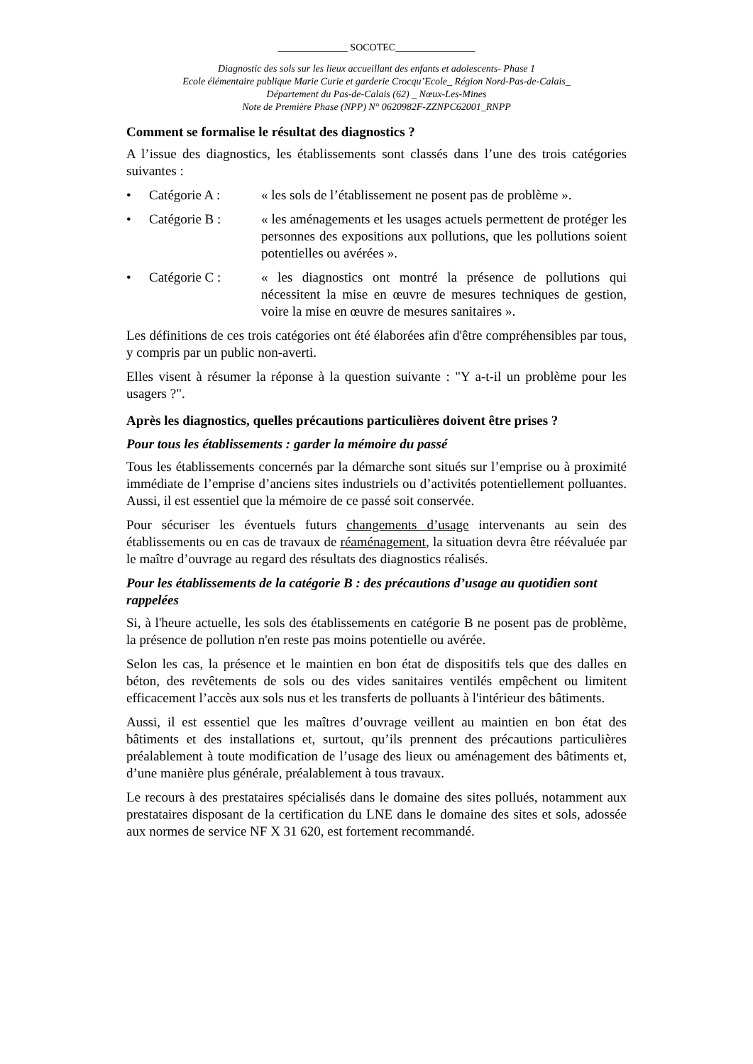______________ SOCOTEC________________
Diagnostic des sols sur les lieux accueillant des enfants et adolescents- Phase 1
Ecole élémentaire publique Marie Curie et garderie Crocqu’Ecole_ Région Nord-Pas-de-Calais_
Département du Pas-de-Calais (62) _ Nœux-Les-Mines
Note de Première Phase (NPP) N° 0620982F-ZZNPC62001_RNPP
Comment se formalise le résultat des diagnostics ?
A l’issue des diagnostics, les établissements sont classés dans l’une des trois catégories suivantes :
• Catégorie A : « les sols de l’établissement ne posent pas de problème ».
• Catégorie B : « les aménagements et les usages actuels permettent de protéger les personnes des expositions aux pollutions, que les pollutions soient potentielles ou avérées ».
• Catégorie C : « les diagnostics ont montré la présence de pollutions qui nécessitent la mise en œuvre de mesures techniques de gestion, voire la mise en œuvre de mesures sanitaires ».
Les définitions de ces trois catégories ont été élaborées afin d'être compréhensibles par tous, y compris par un public non-averti.
Elles visent à résumer la réponse à la question suivante : "Y a-t-il un problème pour les usagers ?".
Après les diagnostics, quelles précautions particulières doivent être prises ?
Pour tous les établissements : garder la mémoire du passé
Tous les établissements concernés par la démarche sont situés sur l’emprise ou à proximité immédiate de l’emprise d’anciens sites industriels ou d’activités potentiellement polluantes. Aussi, il est essentiel que la mémoire de ce passé soit conservée.
Pour sécuriser les éventuels futurs changements d’usage intervenants au sein des établissements ou en cas de travaux de réaménagement, la situation devra être réévaluée par le maître d’ouvrage au regard des résultats des diagnostics réalisés.
Pour les établissements de la catégorie B : des précautions d’usage au quotidien sont rappelées
Si, à l'heure actuelle, les sols des établissements en catégorie B ne posent pas de problème, la présence de pollution n'en reste pas moins potentielle ou avérée.
Selon les cas, la présence et le maintien en bon état de dispositifs tels que des dalles en béton, des revêtements de sols ou des vides sanitaires ventilés empêchent ou limitent efficacement l’accès aux sols nus et les transferts de polluants à l'intérieur des bâtiments.
Aussi, il est essentiel que les maîtres d’ouvrage veillent au maintien en bon état des bâtiments et des installations et, surtout, qu’ils prennent des précautions particulières préalablement à toute modification de l’usage des lieux ou aménagement des bâtiments et, d’une manière plus générale, préalablement à tous travaux.
Le recours à des prestataires spécialisés dans le domaine des sites pollués, notamment aux prestataires disposant de la certification du LNE dans le domaine des sites et sols, adossée aux normes de service NF X 31 620, est fortement recommandé.